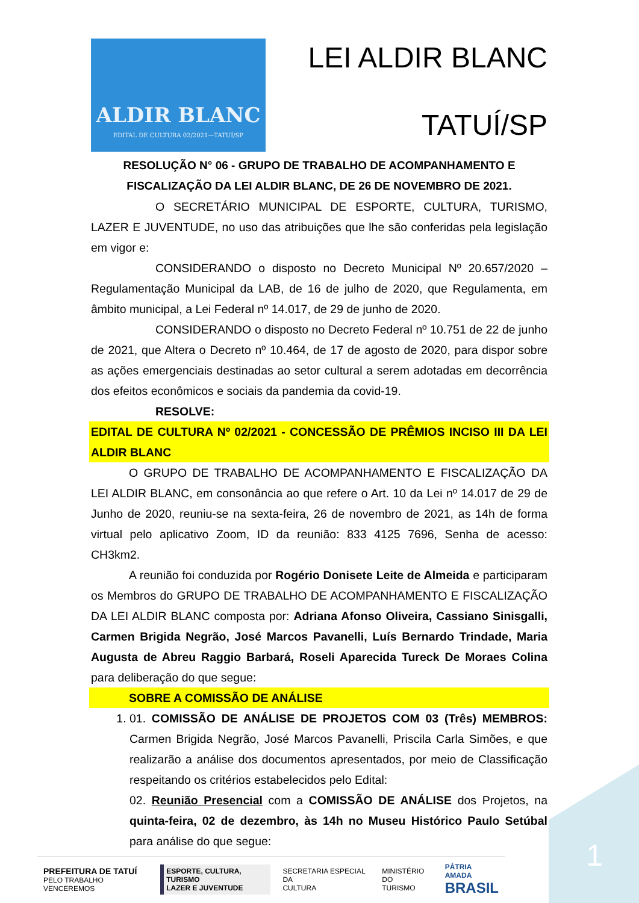ALDIR BLANC
EDITAL DE CULTURA 02/2021—TATUÍ/SP
LEI ALDIR BLANC
TATUÍ/SP
RESOLUÇÃO N° 06 - GRUPO DE TRABALHO DE ACOMPANHAMENTO E FISCALIZAÇÃO DA LEI ALDIR BLANC, DE 26 DE NOVEMBRO DE 2021.
O SECRETÁRIO MUNICIPAL DE ESPORTE, CULTURA, TURISMO, LAZER E JUVENTUDE, no uso das atribuições que lhe são conferidas pela legislação em vigor e:
CONSIDERANDO o disposto no Decreto Municipal Nº 20.657/2020 – Regulamentação Municipal da LAB, de 16 de julho de 2020, que Regulamenta, em âmbito municipal, a Lei Federal nº 14.017, de 29 de junho de 2020.
CONSIDERANDO o disposto no Decreto Federal nº 10.751 de 22 de junho de 2021, que Altera o Decreto nº 10.464, de 17 de agosto de 2020, para dispor sobre as ações emergenciais destinadas ao setor cultural a serem adotadas em decorrência dos efeitos econômicos e sociais da pandemia da covid-19.
RESOLVE:
EDITAL DE CULTURA Nº 02/2021 - CONCESSÃO DE PRÊMIOS INCISO III DA LEI ALDIR BLANC
O GRUPO DE TRABALHO DE ACOMPANHAMENTO E FISCALIZAÇÃO DA LEI ALDIR BLANC, em consonância ao que refere o Art. 10 da Lei nº 14.017 de 29 de Junho de 2020, reuniu-se na sexta-feira, 26 de novembro de 2021, as 14h de forma virtual pelo aplicativo Zoom, ID da reunião: 833 4125 7696, Senha de acesso: CH3km2.
A reunião foi conduzida por Rogério Donisete Leite de Almeida e participaram os Membros do GRUPO DE TRABALHO DE ACOMPANHAMENTO E FISCALIZAÇÃO DA LEI ALDIR BLANC composta por: Adriana Afonso Oliveira, Cassiano Sinisgalli, Carmen Brigida Negrão, José Marcos Pavanelli, Luís Bernardo Trindade, Maria Augusta de Abreu Raggio Barbará, Roseli Aparecida Tureck De Moraes Colina para deliberação do que segue:
SOBRE A COMISSÃO DE ANÁLISE
1. 01. COMISSÃO DE ANÁLISE DE PROJETOS COM 03 (Três) MEMBROS: Carmen Brigida Negrão, José Marcos Pavanelli, Priscila Carla Simões, e que realizarão a análise dos documentos apresentados, por meio de Classificação respeitando os critérios estabelecidos pelo Edital:
02. Reunião Presencial com a COMISSÃO DE ANÁLISE dos Projetos, na quinta-feira, 02 de dezembro, às 14h no Museu Histórico Paulo Setúbal para análise do que segue:
PREFEITURA DE TATUÍ
PELO TRABALHO VENCEREMOS
ESPORTE, CULTURA, TURISMO
LAZER E JUVENTUDE
SECRETARIA ESPECIAL DA
CULTURA
MINISTÉRIO DO
TURISMO
PÁTRIA AMADA
BRASIL
1